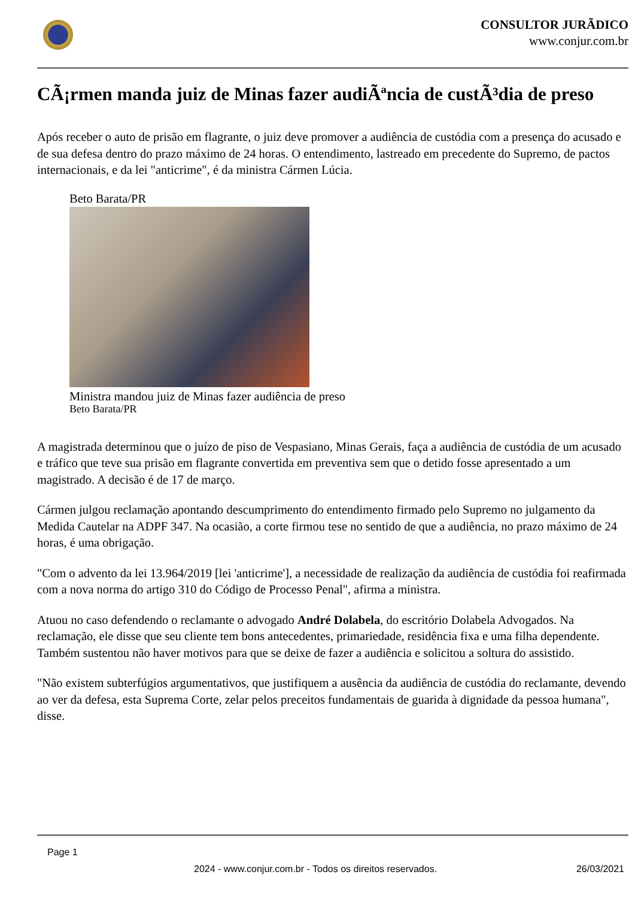CONSULTOR JURÃDICO
www.conjur.com.br
CÃ¡rmen manda juiz de Minas fazer audiÃªncia de custÃ³dia de preso
Após receber o auto de prisão em flagrante, o juiz deve promover a audiência de custódia com a presença do acusado e de sua defesa dentro do prazo máximo de 24 horas. O entendimento, lastreado em precedente do Supremo, de pactos internacionais, e da lei "anticrime", é da ministra Cármen Lúcia.
Beto Barata/PR
Ministra mandou juiz de Minas fazer audiência de preso
Beto Barata/PR
A magistrada determinou que o juízo de piso de Vespasiano, Minas Gerais, faça a audiência de custódia de um acusado e tráfico que teve sua prisão em flagrante convertida em preventiva sem que o detido fosse apresentado a um magistrado. A decisão é de 17 de março.
Cármen julgou reclamação apontando descumprimento do entendimento firmado pelo Supremo no julgamento da Medida Cautelar na ADPF 347. Na ocasião, a corte firmou tese no sentido de que a audiência, no prazo máximo de 24 horas, é uma obrigação.
"Com o advento da lei 13.964/2019 [lei 'anticrime'], a necessidade de realização da audiência de custódia foi reafirmada com a nova norma do artigo 310 do Código de Processo Penal", afirma a ministra.
Atuou no caso defendendo o reclamante o advogado André Dolabela, do escritório Dolabela Advogados. Na reclamação, ele disse que seu cliente tem bons antecedentes, primariedade, residência fixa e uma filha dependente. Também sustentou não haver motivos para que se deixe de fazer a audiência e solicitou a soltura do assistido.
"Não existem subterfúgios argumentativos, que justifiquem a ausência da audiência de custódia do reclamante, devendo ao ver da defesa, esta Suprema Corte, zelar pelos preceitos fundamentais de guarida à dignidade da pessoa humana", disse.
Page 1
2024 - www.conjur.com.br - Todos os direitos reservados. 26/03/2021